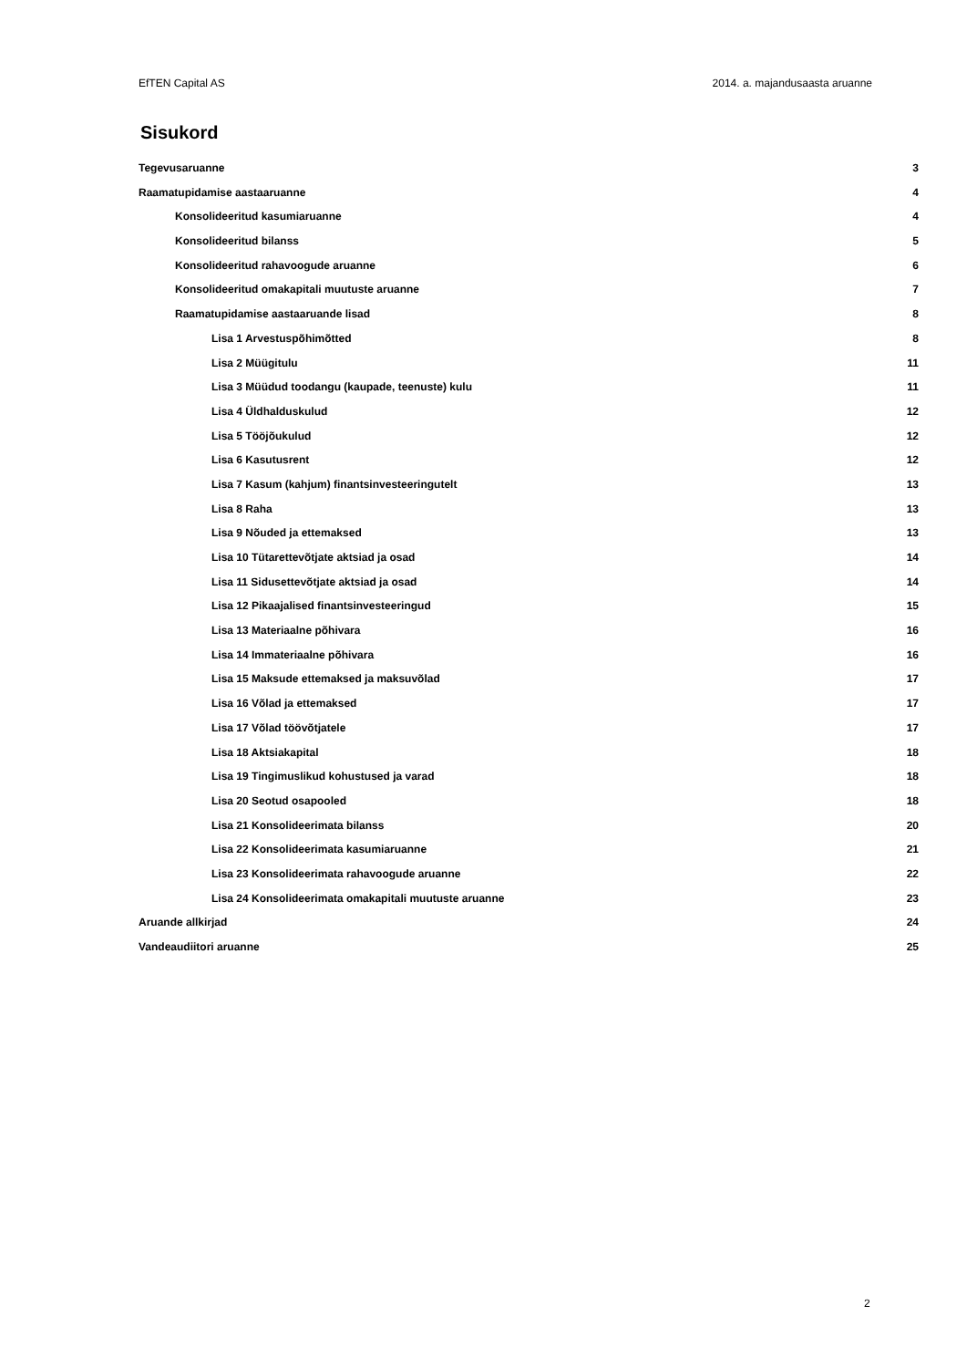EfTEN Capital AS 2014. a. majandusaasta aruanne
Sisukord
Tegevusaruanne 3
Raamatupidamise aastaaruanne 4
Konsolideeritud kasumiaruanne 4
Konsolideeritud bilanss 5
Konsolideeritud rahavoogude aruanne 6
Konsolideeritud omakapitali muutuste aruanne 7
Raamatupidamise aastaaruande lisad 8
Lisa 1 Arvestuspõhimõtted 8
Lisa 2 Müügitulu 11
Lisa 3 Müüdud toodangu (kaupade, teenuste) kulu 11
Lisa 4 Üldhalduskulud 12
Lisa 5 Tööjõukulud 12
Lisa 6 Kasutusrent 12
Lisa 7 Kasum (kahjum) finantsinvesteeringutelt 13
Lisa 8 Raha 13
Lisa 9 Nõuded ja ettemaksed 13
Lisa 10 Tütarettevõtjate aktsiad ja osad 14
Lisa 11 Sidusettevõtjate aktsiad ja osad 14
Lisa 12 Pikaajalised finantsinvesteeringud 15
Lisa 13 Materiaalne põhivara 16
Lisa 14 Immateriaalne põhivara 16
Lisa 15 Maksude ettemaksed ja maksuvõlad 17
Lisa 16 Võlad ja ettemaksed 17
Lisa 17 Võlad töövõtjatele 17
Lisa 18 Aktsiakapital 18
Lisa 19 Tingimuslikud kohustused ja varad 18
Lisa 20 Seotud osapooled 18
Lisa 21 Konsolideerimata bilanss 20
Lisa 22 Konsolideerimata kasumiaruanne 21
Lisa 23 Konsolideerimata rahavoogude aruanne 22
Lisa 24 Konsolideerimata omakapitali muutuste aruanne 23
Aruande allkirjad 24
Vandeaudiitori aruanne 25
2